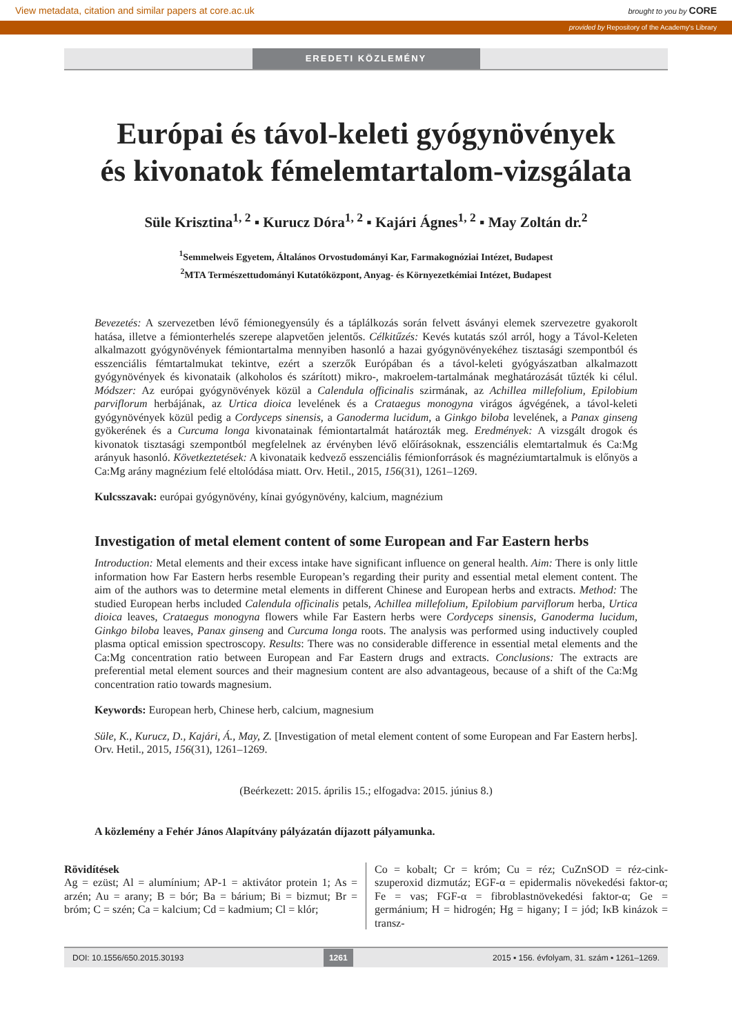View metadata, citation and similar papers at core.ac.uk brought to you by CORE
provided by Repository of the Academy's Library
EREDETI KÖZLEMÉNY
Európai és távol-keleti gyógynövények
és kivonatok fémelemtartalom-vizsgálata
Süle Krisztina<sup>1, 2</sup> ▪ Kurucz Dóra<sup>1, 2</sup> ▪ Kajári Ágnes<sup>1, 2</sup> ▪ May Zoltán dr.<sup>2</sup>
<sup>1</sup> Semmelweis Egyetem, Általános Orvostudományi Kar, Farmakognóziai Intézet, Budapest
<sup>2</sup> MTA Természettudományi Kutatóközpont, Anyag- és Környezetkémiai Intézet, Budapest
Bevezetés: A szervezetben lévő fémionegyensúly és a táplálkozás során felvett ásványi elemek szervezetre gyakorolt hatása, illetve a fémionterhelés szerepe alapvetően jelentős. Célkitűzés: Kevés kutatás szól arról, hogy a Távol-Keleten alkalmazott gyógynövények fémiontartalma mennyiben hasonló a hazai gyógynövényekéhez tisztasági szempontból és esszenciális fémtartalmukat tekintve, ezért a szerzők Európában és a távol-keleti gyógyászatban alkalmazott gyógynövények és kivonataik (alkoholos és szárított) mikro-, makroelem-tartalmának meghatározását tűzték ki célul. Módszer: Az európai gyógynövények közül a Calendula officinalis szirmának, az Achillea millefolium, Epilobium parviflorum herbájának, az Urtica dioica levelének és a Crataegus monogyna virágos ágvégének, a távol-keleti gyógynövények közül pedig a Cordyceps sinensis, a Ganoderma lucidum, a Ginkgo biloba levelének, a Panax ginseng gyökerének és a Curcuma longa kivonatainak fémiontartalmát határozták meg. Eredmények: A vizsgált drogok és kivonatok tisztasági szempontból megfelelnek az érvényben lévő előírásoknak, esszenciális elemtartalmuk és Ca:Mg arányuk hasonló. Következtetések: A kivonataik kedvező esszenciális fémionforrások és magnéziumtartalmuk is előnyös a Ca:Mg arány magnézium felé eltolódása miatt. Orv. Hetil., 2015, 156(31), 1261–1269.
Kulcsszavak: európai gyógynövény, kínai gyógynövény, kalcium, magnézium
Investigation of metal element content of some European and Far Eastern herbs
Introduction: Metal elements and their excess intake have significant influence on general health. Aim: There is only little information how Far Eastern herbs resemble European’s regarding their purity and essential metal element content. The aim of the authors was to determine metal elements in different Chinese and European herbs and extracts. Method: The studied European herbs included Calendula officinalis petals, Achillea millefolium, Epilobium parviflorum herba, Urtica dioica leaves, Crataegus monogyna flowers while Far Eastern herbs were Cordyceps sinensis, Ganoderma lucidum, Ginkgo biloba leaves, Panax ginseng and Curcuma longa roots. The analysis was performed using inductively coupled plasma optical emission spectroscopy. Results: There was no considerable difference in essential metal elements and the Ca:Mg concentration ratio between European and Far Eastern drugs and extracts. Conclusions: The extracts are preferential metal element sources and their magnesium content are also advantageous, because of a shift of the Ca:Mg concentration ratio towards magnesium.
Keywords: European herb, Chinese herb, calcium, magnesium
Süle, K., Kurucz, D., Kajári, Á., May, Z. [Investigation of metal element content of some European and Far Eastern herbs]. Orv. Hetil., 2015, 156(31), 1261–1269.
(Beérkezett: 2015. április 15.; elfogadva: 2015. június 8.)
A közlemény a Fehér János Alapítvány pályázatán díjazott pályamunka.
Rövidítések
Ag = ezüst; Al = alumínium; AP-1 = aktivátor protein 1; As = arzén; Au = arany; B = bór; Ba = bárium; Bi = bizmut; Br = bróm; C = szén; Ca = kalcium; Cd = kadmium; Cl = klór;
Co = kobalt; Cr = króm; Cu = réz; CuZnSOD = réz-cink-szuperoxid dizmutáz; EGF-α = epidermalis növekedési faktor-α; Fe = vas; FGF-α = fibroblastnövekedési faktor-α; Ge = germánium; H = hidrogén; Hg = higany; I = jód; IκB kinázok = transz-
DOI: 10.1556/650.2015.30193 1261 2015 ▪ 156. évfolyam, 31. szám ▪ 1261–1269.